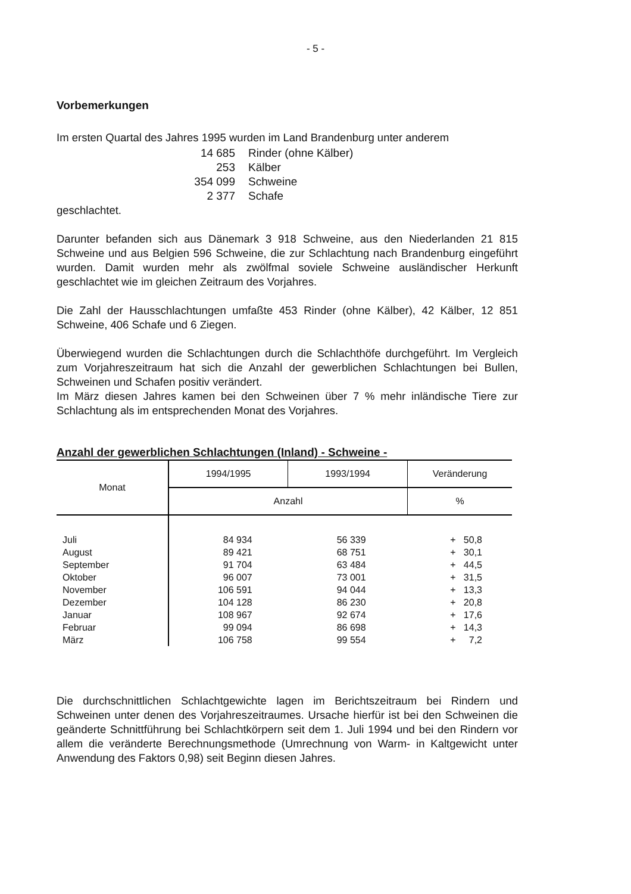- 5 -
Vorbemerkungen
Im ersten Quartal des Jahres 1995 wurden im Land Brandenburg unter anderem
| 14 685 | Rinder (ohne Kälber) |
| 253 | Kälber |
| 354 099 | Schweine |
| 2 377 | Schafe |
geschlachtet.
Darunter befanden sich aus Dänemark 3 918 Schweine, aus den Niederlanden 21 815 Schweine und aus Belgien 596 Schweine, die zur Schlachtung nach Brandenburg eingeführt wurden. Damit wurden mehr als zwölfmal soviele Schweine ausländischer Herkunft geschlachtet wie im gleichen Zeitraum des Vorjahres.
Die Zahl der Hausschlachtungen umfaßte 453 Rinder (ohne Kälber), 42 Kälber, 12 851 Schweine, 406 Schafe und 6 Ziegen.
Überwiegend wurden die Schlachtungen durch die Schlachthöfe durchgeführt. Im Vergleich zum Vorjahreszeitraum hat sich die Anzahl der gewerblichen Schlachtungen bei Bullen, Schweinen und Schafen positiv verändert.
Im März diesen Jahres kamen bei den Schweinen über 7 % mehr inländische Tiere zur Schlachtung als im entsprechenden Monat des Vorjahres.
Anzahl der gewerblichen Schlachtungen (Inland) - Schweine -
| Monat | 1994/1995 | 1993/1994 | Veränderung |
| --- | --- | --- | --- |
| | Anzahl | | % |
| Juli August September Oktober November Dezember Januar Februar März | 84 934 89 421 91 704 96 007 106 591 104 128 108 967 99 094 106 758 | 56 339 68 751 63 484 73 001 94 044 86 230 92 674 86 698 99 554 | + 50,8 + 30,1 + 44,5 + 31,5 + 13,3 + 20,8 + 17,6 + 14,3 + 7,2 |
Die durchschnittlichen Schlachtgewichte lagen im Berichtszeitraum bei Rindern und Schweinen unter denen des Vorjahreszeitraumes. Ursache hierfür ist bei den Schweinen die geänderte Schnittführung bei Schlachtkörpern seit dem 1. Juli 1994 und bei den Rindern vor allem die veränderte Berechnungsmethode (Umrechnung von Warm- in Kaltgewicht unter Anwendung des Faktors 0,98) seit Beginn diesen Jahres.